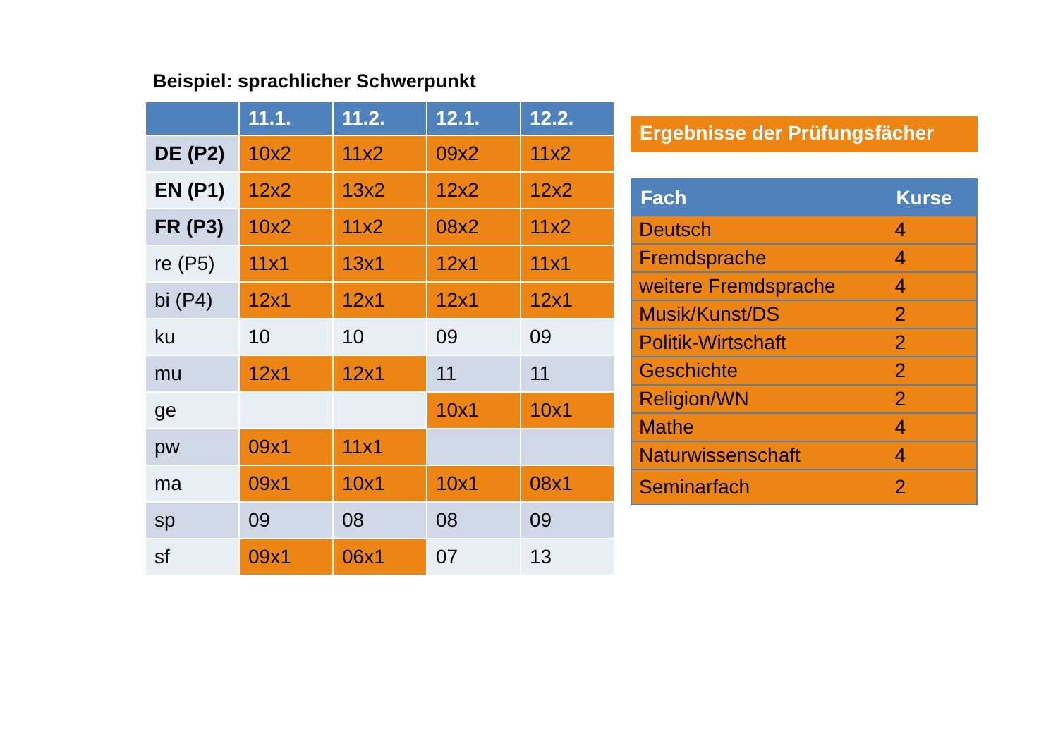Beispiel: sprachlicher Schwerpunkt
| | 11.1. | 11.2. | 12.1. | 12.2. |
| --- | --- | --- | --- | --- |
| DE (P2) | 10x2 | 11x2 | 09x2 | 11x2 |
| EN (P1) | 12x2 | 13x2 | 12x2 | 12x2 |
| FR (P3) | 10x2 | 11x2 | 08x2 | 11x2 |
| re (P5) | 11x1 | 13x1 | 12x1 | 11x1 |
| bi (P4) | 12x1 | 12x1 | 12x1 | 12x1 |
| ku | 10 | 10 | 09 | 09 |
| mu | 12x1 | 12x1 | 11 | 11 |
| ge | | | 10x1 | 10x1 |
| pw | 09x1 | 11x1 | | |
| ma | 09x1 | 10x1 | 10x1 | 08x1 |
| sp | 09 | 08 | 08 | 09 |
| sf | 09x1 | 06x1 | 07 | 13 |
Ergebnisse der Prüfungsfächer
| Fach | Kurse |
| --- | --- |
| Deutsch | 4 |
| Fremdsprache | 4 |
| weitere Fremdsprache | 4 |
| Musik/Kunst/DS | 2 |
| Politik-Wirtschaft | 2 |
| Geschichte | 2 |
| Religion/WN | 2 |
| Mathe | 4 |
| Naturwissenschaft | 4 |
| Seminarfach | 2 |